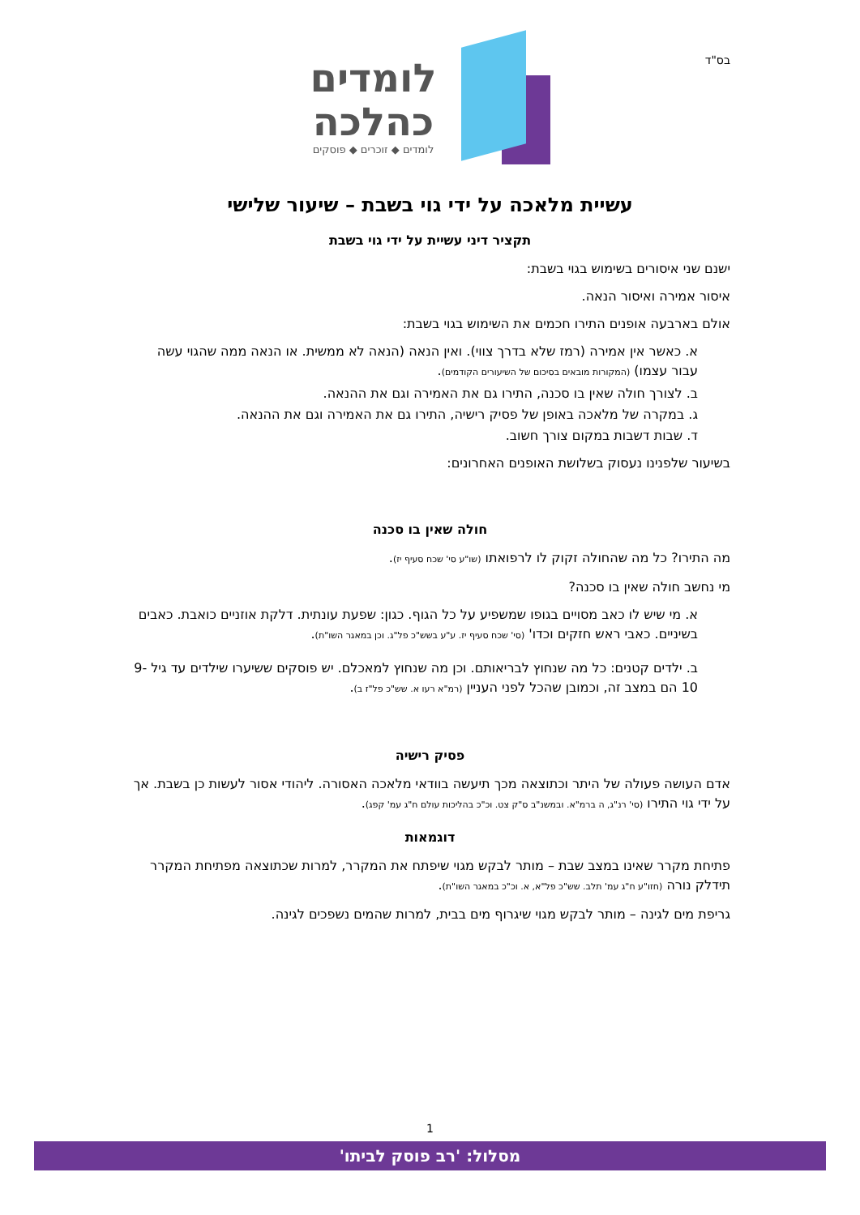בס"ד
לומדים
כהלכה
לומדים ◆ זוכרים ◆ פוסקים
עשיית מלאכה על ידי גוי בשבת – שיעור שלישי
תקציר דיני עשיית על ידי גוי בשבת
ישנם שני איסורים בשימוש בגוי בשבת:
איסור אמירה ואיסור הנאה.
אולם בארבעה אופנים התירו חכמים את השימוש בגוי בשבת:
א. כאשר אין אמירה (רמז שלא בדרך צווי). ואין הנאה (הנאה לא ממשית. או הנאה ממה שהגוי עשה עבור עצמו) (המקורות מובאים בסיכום של השיעורים הקודמים).
ב. לצורך חולה שאין בו סכנה, התירו גם את האמירה וגם את ההנאה.
ג. במקרה של מלאכה באופן של פסיק רישיה, התירו גם את האמירה וגם את ההנאה.
ד. שבות דשבות במקום צורך חשוב.
בשיעור שלפנינו נעסוק בשלושת האופנים האחרונים:
חולה שאין בו סכנה
מה התירו? כל מה שהחולה זקוק לו לרפואתו (שו"ע סי' שכח סעיף יז).
מי נחשב חולה שאין בו סכנה?
א. מי שיש לו כאב מסויים בגופו שמשפיע על כל הגוף. כגון: שפעת עונתית. דלקת אוזניים כואבת. כאבים בשיניים. כאבי ראש חזקים וכדו' (סי' שכח סעיף יז. ע"ע בשש"כ פל"ג. וכן במאגר השו"ת).
ב. ילדים קטנים: כל מה שנחוץ לבריאותם. וכן מה שנחוץ למאכלם. יש פוסקים ששיערו שילדים עד גיל 9-10 הם במצב זה, וכמובן שהכל לפני העניין (רמ"א רעו א. שש"כ פל"ז ב).
פסיק רישיה
אדם העושה פעולה של היתר וכתוצאה מכך תיעשה בוודאי מלאכה האסורה. ליהודי אסור לעשות כן בשבת. אך על ידי גוי התירו (סי' רנ"ג, ה ברמ"א. ובמשנ"ב ס"ק צט. וכ"כ בהליכות עולם ח"ג עמ' קפג).
דוגמאות
פתיחת מקרר שאינו במצב שבת – מותר לבקש מגוי שיפתח את המקרר, למרות שכתוצאה מפתיחת המקרר תידלק נורה (חזו"ע ח"ג עמ' תלב. שש"כ פל"א, א. וכ"כ במאגר השו"ת).
גריפת מים לגינה – מותר לבקש מגוי שיגרוף מים בבית, למרות שהמים נשפכים לגינה.
1
מסלול: 'רב פוסק לביתו'